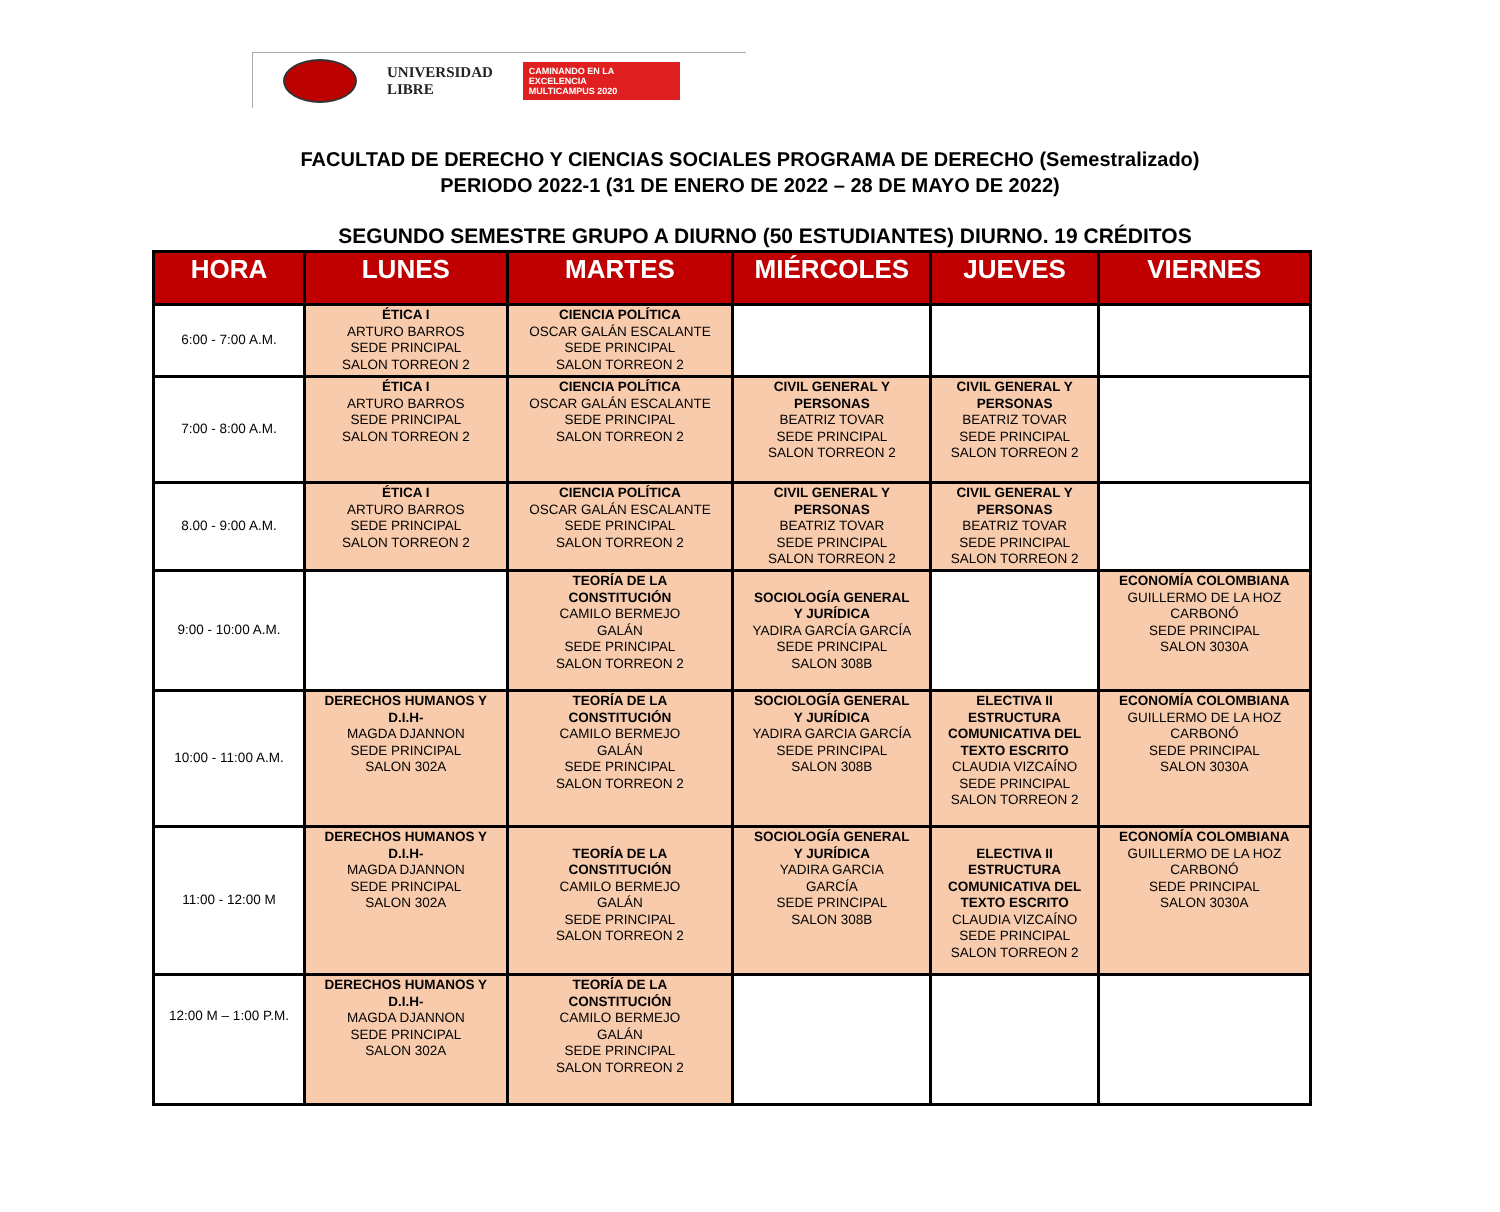UNIVERSIDAD
LIBRE
CAMINANDO EN LA EXCELENCIA
MULTICAMPUS 2020
FACULTAD DE DERECHO Y CIENCIAS SOCIALES PROGRAMA DE DERECHO (Semestralizado)
PERIODO 2022-1 (31 DE ENERO DE 2022 – 28 DE MAYO DE 2022)
SEGUNDO SEMESTRE GRUPO A DIURNO (50 ESTUDIANTES) DIURNO. 19 CRÉDITOS
| HORA | LUNES | MARTES | MIÉRCOLES | JUEVES | VIERNES |
| --- | --- | --- | --- | --- | --- |
| 6:00 - 7:00 A.M. | ÉTICA I ARTURO BARROS SEDE PRINCIPAL SALON TORREON 2 | CIENCIA POLÍTICA OSCAR GALÁN ESCALANTE SEDE PRINCIPAL SALON TORREON 2 | | | |
| 7:00 - 8:00 A.M. | ÉTICA I ARTURO BARROS SEDE PRINCIPAL SALON TORREON 2 | CIENCIA POLÍTICA OSCAR GALÁN ESCALANTE SEDE PRINCIPAL SALON TORREON 2 | CIVIL GENERAL Y PERSONAS BEATRIZ TOVAR SEDE PRINCIPAL SALON TORREON 2 | CIVIL GENERAL Y PERSONAS BEATRIZ TOVAR SEDE PRINCIPAL SALON TORREON 2 | |
| 8.00 - 9:00 A.M. | ÉTICA I ARTURO BARROS SEDE PRINCIPAL SALON TORREON 2 | CIENCIA POLÍTICA OSCAR GALÁN ESCALANTE SEDE PRINCIPAL SALON TORREON 2 | CIVIL GENERAL Y PERSONAS BEATRIZ TOVAR SEDE PRINCIPAL SALON TORREON 2 | CIVIL GENERAL Y PERSONAS BEATRIZ TOVAR SEDE PRINCIPAL SALON TORREON 2 | |
| 9:00 - 10:00 A.M. | | TEORÍA DE LA CONSTITUCIÓN CAMILO BERMEJO GALÁN SEDE PRINCIPAL SALON TORREON 2 | SOCIOLOGÍA GENERAL Y JURÍDICA YADIRA GARCÍA GARCÍA SEDE PRINCIPAL SALON 308B | | ECONOMÍA COLOMBIANA GUILLERMO DE LA HOZ CARBONÓ SEDE PRINCIPAL SALON 3030A |
| 10:00 - 11:00 A.M. | DERECHOS HUMANOS Y D.I.H- MAGDA DJANNON SEDE PRINCIPAL SALON 302A | TEORÍA DE LA CONSTITUCIÓN CAMILO BERMEJO GALÁN SEDE PRINCIPAL SALON TORREON 2 | SOCIOLOGÍA GENERAL Y JURÍDICA YADIRA GARCIA GARCÍA SEDE PRINCIPAL SALON 308B | ELECTIVA II ESTRUCTURA COMUNICATIVA DEL TEXTO ESCRITO CLAUDIA VIZCAÍNO SEDE PRINCIPAL SALON TORREON 2 | ECONOMÍA COLOMBIANA GUILLERMO DE LA HOZ CARBONÓ SEDE PRINCIPAL SALON 3030A |
| 11:00 - 12:00 M | DERECHOS HUMANOS Y D.I.H- MAGDA DJANNON SEDE PRINCIPAL SALON 302A | TEORÍA DE LA CONSTITUCIÓN CAMILO BERMEJO GALÁN SEDE PRINCIPAL SALON TORREON 2 | SOCIOLOGÍA GENERAL Y JURÍDICA YADIRA GARCIA GARCÍA SEDE PRINCIPAL SALON 308B | ELECTIVA II ESTRUCTURA COMUNICATIVA DEL TEXTO ESCRITO CLAUDIA VIZCAÍNO SEDE PRINCIPAL SALON TORREON 2 | ECONOMÍA COLOMBIANA GUILLERMO DE LA HOZ CARBONÓ SEDE PRINCIPAL SALON 3030A |
| 12:00 M – 1:00 P.M. | DERECHOS HUMANOS Y D.I.H- MAGDA DJANNON SEDE PRINCIPAL SALON 302A | TEORÍA DE LA CONSTITUCIÓN CAMILO BERMEJO GALÁN SEDE PRINCIPAL SALON TORREON 2 | | | |